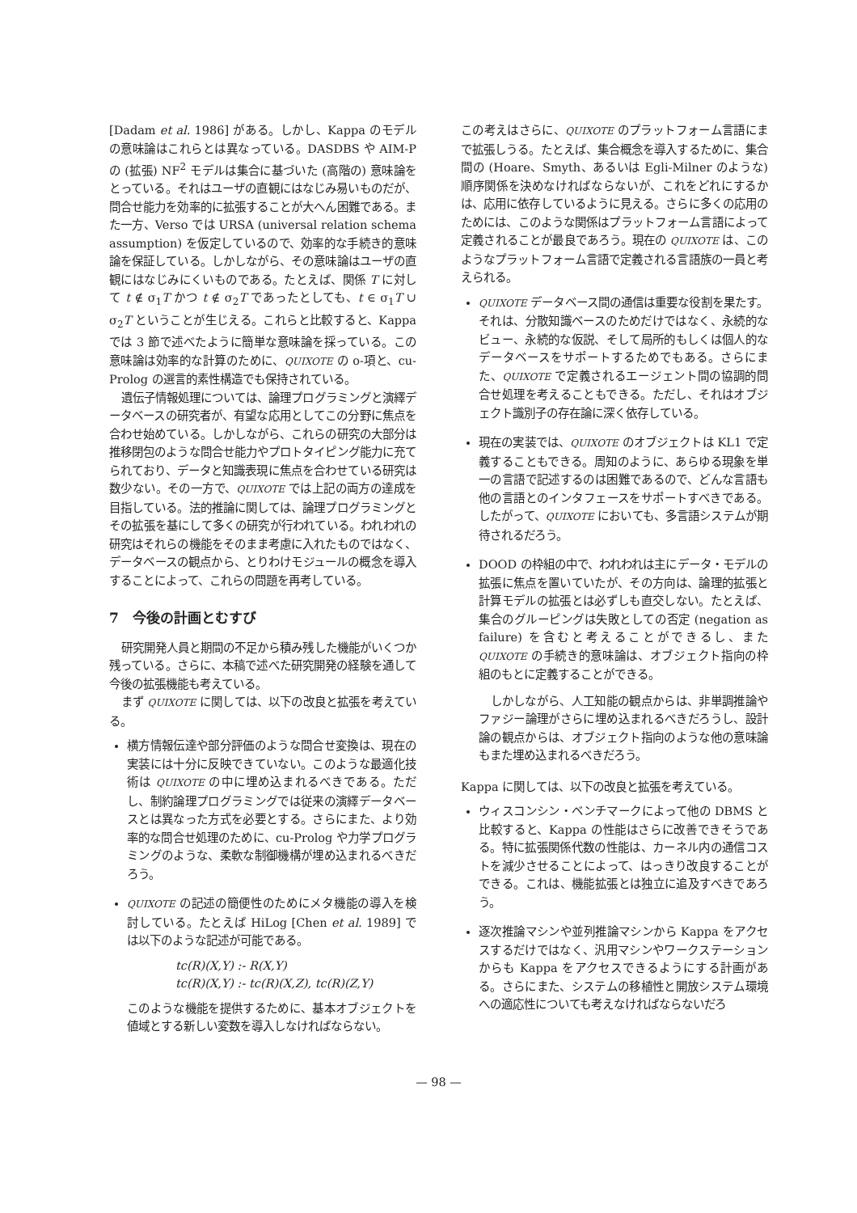[Dadam et al. 1986] がある。しかし、Kappa のモデルの意味論はこれらとは異なっている。DASDBS や AIM-P の (拡張) NF<sup>2</sup> モデルは集合に基づいた (高階の) 意味論をとっている。それはユーザの直観にはなじみ易いものだが、問合せ能力を効率的に拡張することが大へん困難である。また一方、Verso では URSA (universal relation schema assumption) を仮定しているので、効率的な手続き的意味論を保証している。しかしながら、その意味論はユーザの直観にはなじみにくいものである。たとえば、関係 T に対して t ∉ σ<sub>1</sub>T かつ t ∉ σ<sub>2</sub>T であったとしても、t ∈ σ<sub>1</sub>T ∪ σ<sub>2</sub>T ということが生じえる。これらと比較すると、Kappa では 3 節で述べたように簡単な意味論を採っている。この意味論は効率的な計算のために、QUIXOTE の o-項と、cu-Prolog の選言的素性構造でも保持されている。
遺伝子情報処理については、論理プログラミングと演繹データベースの研究者が、有望な応用としてこの分野に焦点を合わせ始めている。しかしながら、これらの研究の大部分は推移閉包のような問合せ能力やプロトタイピング能力に充てられており、データと知識表現に焦点を合わせている研究は数少ない。その一方で、QUIXOTE では上記の両方の達成を目指している。法的推論に関しては、論理プログラミングとその拡張を基にして多くの研究が行われている。われわれの研究はそれらの機能をそのまま考慮に入れたものではなく、データベースの観点から、とりわけモジュールの概念を導入することによって、これらの問題を再考している。
7　今後の計画とむすび
研究開発人員と期間の不足から積み残した機能がいくつか残っている。さらに、本稿で述べた研究開発の経験を通して今後の拡張機能も考えている。
まず QUIXOTE に関しては、以下の改良と拡張を考えている。
横方情報伝達や部分評価のような問合せ変換は、現在の実装には十分に反映できていない。このような最適化技術は QUIXOTE の中に埋め込まれるべきである。ただし、制約論理プログラミングでは従来の演繹データベースとは異なった方式を必要とする。さらにまた、より効率的な問合せ処理のために、cu-Prolog や力学プログラミングのような、柔軟な制御機構が埋め込まれるべきだろう。
QUIXOTE の記述の簡便性のためにメタ機能の導入を検討している。たとえば HiLog [Chen et al. 1989] では以下のような記述が可能である。
tc(R)(X,Y) :- R(X,Y)
tc(R)(X,Y) :- tc(R)(X,Z), tc(R)(Z,Y)
このような機能を提供するために、基本オブジェクトを値域とする新しい変数を導入しなければならない。
この考えはさらに、QUIXOTE のプラットフォーム言語にまで拡張しうる。たとえば、集合概念を導入するために、集合間の (Hoare、Smyth、あるいは Egli-Milner のような) 順序関係を決めなければならないが、これをどれにするかは、応用に依存しているように見える。さらに多くの応用のためには、このような関係はプラットフォーム言語によって定義されることが最良であろう。現在の QUIXOTE は、このようなプラットフォーム言語で定義される言語族の一員と考えられる。
QUIXOTE データベース間の通信は重要な役割を果たす。それは、分散知識ベースのためだけではなく、永続的なビュー、永続的な仮説、そして局所的もしくは個人的なデータベースをサポートするためでもある。さらにまた、QUIXOTE で定義されるエージェント間の協調的問合せ処理を考えることもできる。ただし、それはオブジェクト識別子の存在論に深く依存している。
現在の実装では、QUIXOTE のオブジェクトは KL1 で定義することもできる。周知のように、あらゆる現象を単一の言語で記述するのは困難であるので、どんな言語も他の言語とのインタフェースをサポートすべきである。したがって、QUIXOTE においても、多言語システムが期待されるだろう。
DOOD の枠組の中で、われわれは主にデータ・モデルの拡張に焦点を置いていたが、その方向は、論理的拡張と計算モデルの拡張とは必ずしも直交しない。たとえば、集合のグルーピングは失敗としての否定 (negation as failure) を含むと考えることができるし、また QUIXOTE の手続き的意味論は、オブジェクト指向の枠組のもとに定義することができる。
しかしながら、人工知能の観点からは、非単調推論やファジー論理がさらに埋め込まれるべきだろうし、設計論の観点からは、オブジェクト指向のような他の意味論もまた埋め込まれるべきだろう。
Kappa に関しては、以下の改良と拡張を考えている。
ウィスコンシン・ベンチマークによって他の DBMS と比較すると、Kappa の性能はさらに改善できそうである。特に拡張関係代数の性能は、カーネル内の通信コストを減少させることによって、はっきり改良することができる。これは、機能拡張とは独立に追及すべきであろう。
逐次推論マシンや並列推論マシンから Kappa をアクセスするだけではなく、汎用マシンやワークステーションからも Kappa をアクセスできるようにする計画がある。さらにまた、システムの移植性と開放システム環境への適応性についても考えなければならないだろ
— 98 —